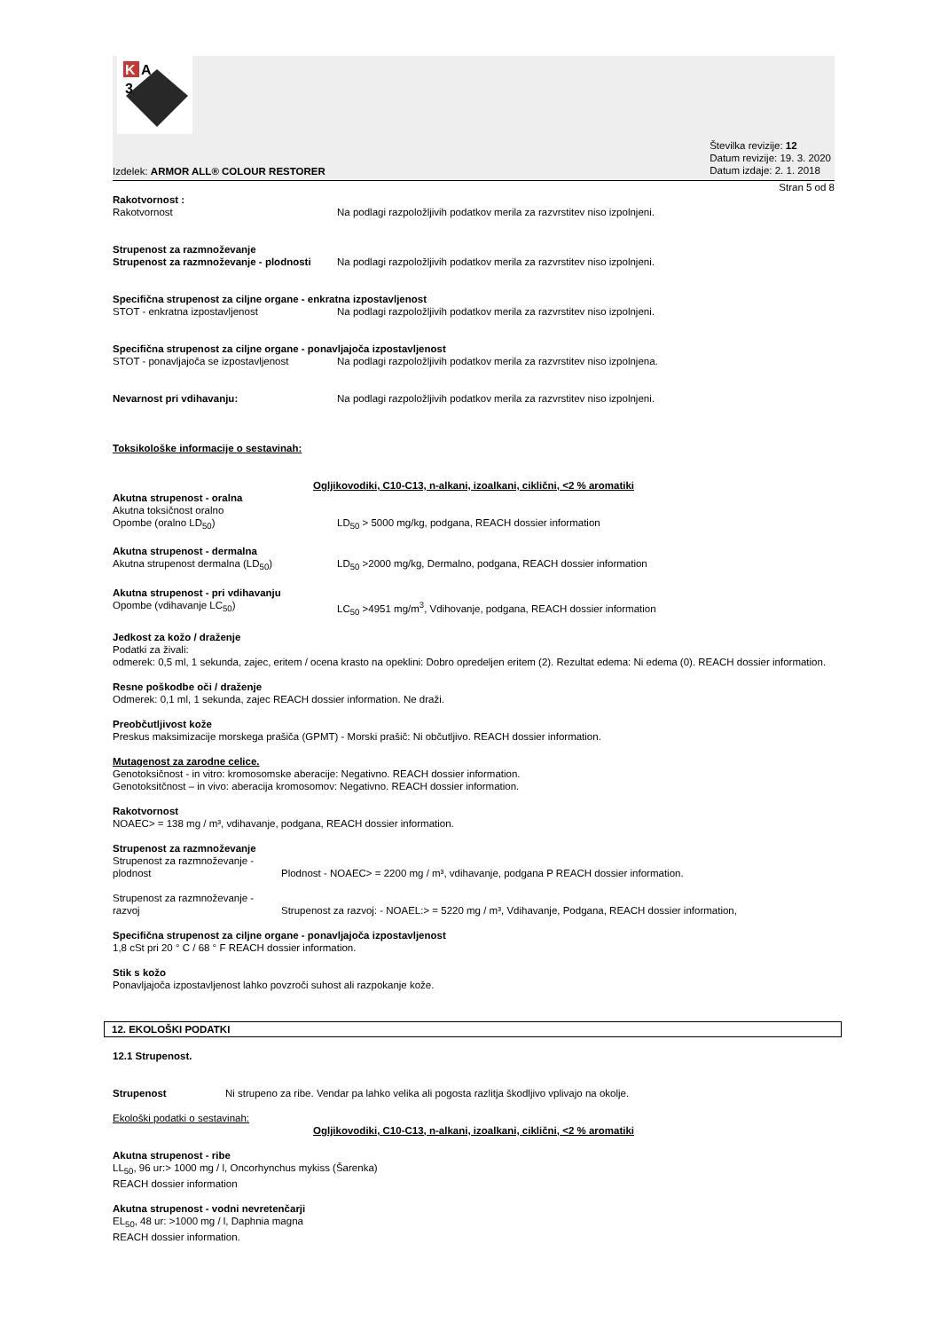K
A
3
Izdelek: ARMOR ALL® COLOUR RESTORER
Številka revizije: 12
Datum revizije: 19. 3. 2020
Datum izdaje: 2. 1. 2018
Stran 5 od 8
Rakotvornost :
Rakotvornost Na podlagi razpoložljivih podatkov merila za razvrstitev niso izpolnjeni.
Strupenost za razmnoževanje
Strupenost za razmnoževanje - plodnosti Na podlagi razpoložljivih podatkov merila za razvrstitev niso izpolnjeni.
Specifična strupenost za ciljne organe - enkratna izpostavljenost
STOT - enkratna izpostavljenost Na podlagi razpoložljivih podatkov merila za razvrstitev niso izpolnjeni.
Specifična strupenost za ciljne organe - ponavljajoča izpostavljenost
STOT - ponavljajoča se izpostavljenost Na podlagi razpoložljivih podatkov merila za razvrstitev niso izpolnjena.
Nevarnost pri vdihavanju: Na podlagi razpoložljivih podatkov merila za razvrstitev niso izpolnjeni.
Toksikološke informacije o sestavinah:
Ogljikovodiki, C10-C13, n-alkani, izoalkani, ciklični, <2 % aromatiki
Akutna strupenost - oralna
Akutna toksičnost oralno
Opombe (oralno LD<sub>50</sub>) LD<sub>50</sub> > 5000 mg/kg, podgana, REACH dossier information
Akutna strupenost - dermalna
Akutna strupenost dermalna (LD<sub>50</sub>) LD<sub>50</sub> >2000 mg/kg, Dermalno, podgana, REACH dossier information
Akutna strupenost - pri vdihavanju
Opombe (vdihavanje LC<sub>50</sub>) LC<sub>50</sub> >4951 mg/m<sup>3</sup>, Vdihovanje, podgana, REACH dossier information
Jedkost za kožo / draženje
Podatki za živali:
odmerek: 0,5 ml, 1 sekunda, zajec, eritem / ocena krasto na opeklini: Dobro opredeljen eritem (2). Rezultat edema: Ni edema (0). REACH dossier information.
Resne poškodbe oči / draženje
Odmerek: 0,1 ml, 1 sekunda, zajec REACH dossier information. Ne draži.
Preobčutljivost kože
Preskus maksimizacije morskega prašiča (GPMT) - Morski prašič: Ni občutljivo. REACH dossier information.
Mutagenost za zarodne celice.
Genotoksičnost - in vitro: kromosomske aberacije: Negativno. REACH dossier information.
Genotoksitčnost – in vivo: aberacija kromosomov: Negativno. REACH dossier information.
Rakotvornost
NOAEC> = 138 mg / m³, vdihavanje, podgana, REACH dossier information.
Strupenost za razmnoževanje
Strupenost za razmnoževanje - plodnost Plodnost - NOAEC> = 2200 mg / m³, vdihavanje, podgana P REACH dossier information.
Strupenost za razmnoževanje - razvoj Strupenost za razvoj: - NOAEL:> = 5220 mg / m³, Vdihavanje, Podgana, REACH dossier information,
Specifična strupenost za ciljne organe - ponavljajoča izpostavljenost
1,8 cSt pri 20 ° C / 68 ° F REACH dossier information.
Stik s kožo
Ponavljajoča izpostavljenost lahko povzroči suhost ali razpokanje kože.
12. EKOLOŠKI PODATKI
12.1 Strupenost.
Strupenost Ni strupeno za ribe. Vendar pa lahko velika ali pogosta razlitja škodljivo vplivajo na okolje.
Ekološki podatki o sestavinah:
Ogljikovodiki, C10-C13, n-alkani, izoalkani, ciklični, <2 % aromatiki
Akutna strupenost - ribe
LL<sub>50</sub>, 96 ur:> 1000 mg / l, Oncorhynchus mykiss (Šarenka)
REACH dossier information
Akutna strupenost - vodni nevretenčarji
EL<sub>50</sub>, 48 ur: >1000 mg / l, Daphnia magna
REACH dossier information.